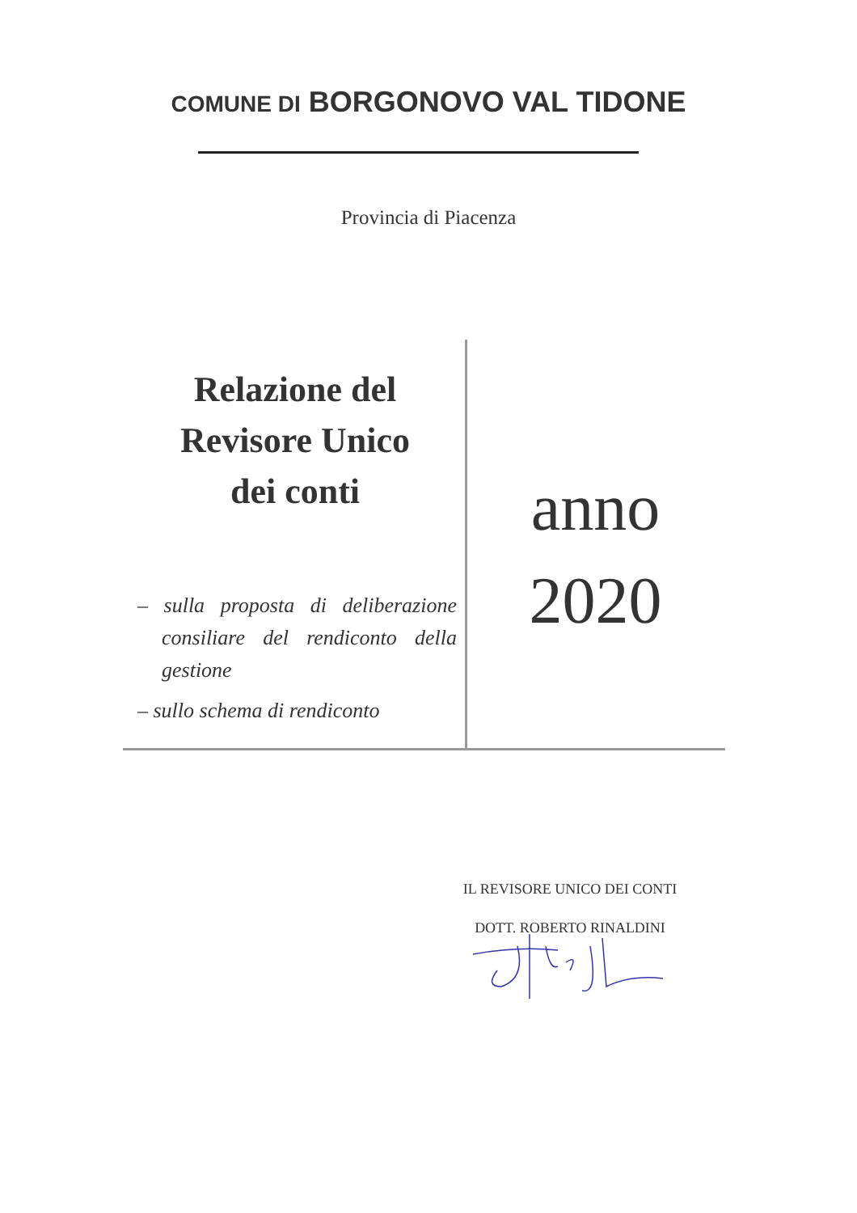COMUNE DI BORGONOVO VAL TIDONE
Provincia di Piacenza
Relazione del
Revisore Unico
dei conti
– sulla proposta di deliberazione consiliare del rendiconto della gestione
– sullo schema di rendiconto
anno
2020
IL REVISORE UNICO DEI CONTI
DOTT. ROBERTO RINALDINI